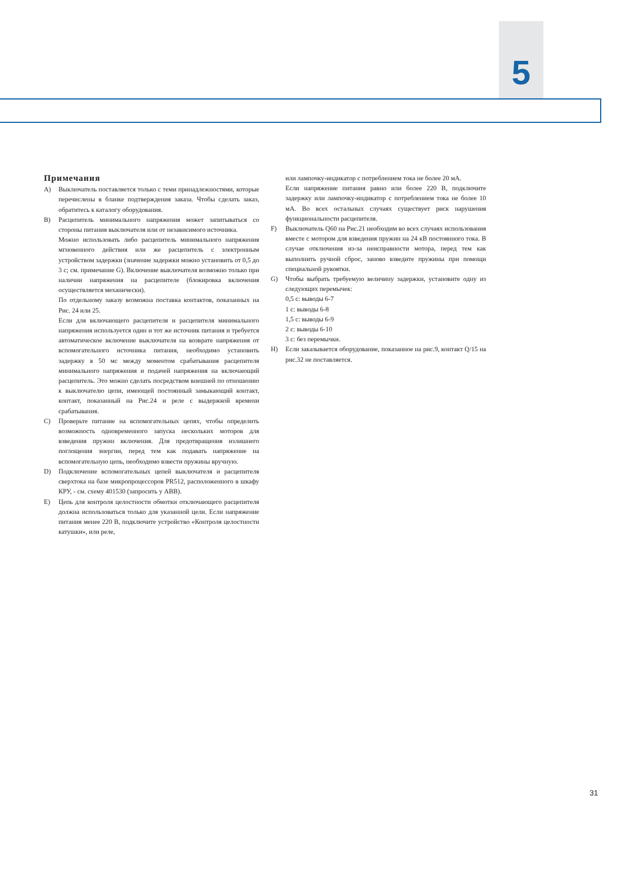5
Примечания
A) Выключатель поставляется только с теми принадлежностями, которые перечислены в бланке подтверждения заказа. Чтобы сделать заказ, обратитесь к каталогу оборудования.
B) Расцепитель минимального напряжения может запитываться со стороны питания выключателя или от независимого источника.
Можно использовать либо расцепитель минимального напряжения мгновенного действия или же расцепитель с электронным устройством задержки (значение задержки можно установить от 0,5 до 3 с; см. примечание G). Включение выключателя возможно только при наличии напряжения на расцепителе (блокировка включения осуществляется механически).
По отдельному заказу возможна поставка контактов, показанных на Рис. 24 или 25.
Если для включающего расцепителя и расцепителя минимального напряжения используется один и тот же источник питания и требуется автоматическое включение выключателя на возврате напряжения от вспомогательного источника питания, необходимо установить задержку в 50 мс между моментом срабатывания расцепителя минимального напряжения и подачей напряжения на включающий расцепитель. Это можно сделать посредством внешней по отношению к выключателю цепи, имеющей постоянный замыкающий контакт, контакт, показанный на Рис.24 и реле с выдержкой времени срабатывания.
C) Проверьте питание на вспомогательных цепях, чтобы определить возможность одновременного запуска нескольких моторов для взведения пружин включения. Для предотвращения излишнего поглощения энергии, перед тем как подавать напряжение на вспомогательную цепь, необходимо взвести пружины вручную.
D) Подключение вспомогательных цепей выключателя и расцепителя сверхтока на базе микропроцессоров PR512, расположенного в шкафу КРУ, - см. схему 401530 (запросить у ABB).
E) Цепь для контроля целостности обмотки отключающего расцепителя должна использоваться только для указанной цели. Если напряжение питания менее 220 В, подключите устройство «Контроля целостности катушки», или реле,
или лампочку-индикатор с потреблением тока не более 20 мА.
Если напряжение питания равно или более 220 В, подключите задержку или лампочку-индикатор с потреблением тока не более 10 мА. Во всех остальных случаях существует риск нарушения функциональности расцепителя.
F) Выключатель Q60 на Рис.21 необходим во всех случаях использования вместе с мотором для взведения пружин на 24 кВ постоянного тока. В случае отключения из-за неисправности мотора, перед тем как выполнить ручной сброс, заново взведите пружины при помощи специальной рукоятки.
G) Чтобы выбрать требуемую величину задержки, установите одну из следующих перемычек:
0,5 с: выводы 6-7
1 с: выводы 6-8
1,5 с: выводы 6-9
2 с: выводы 6-10
3 с: без перемычки.
H) Если заказывается оборудование, показанное на рис.9, контакт Q/15 на рис.32 не поставляется.
31